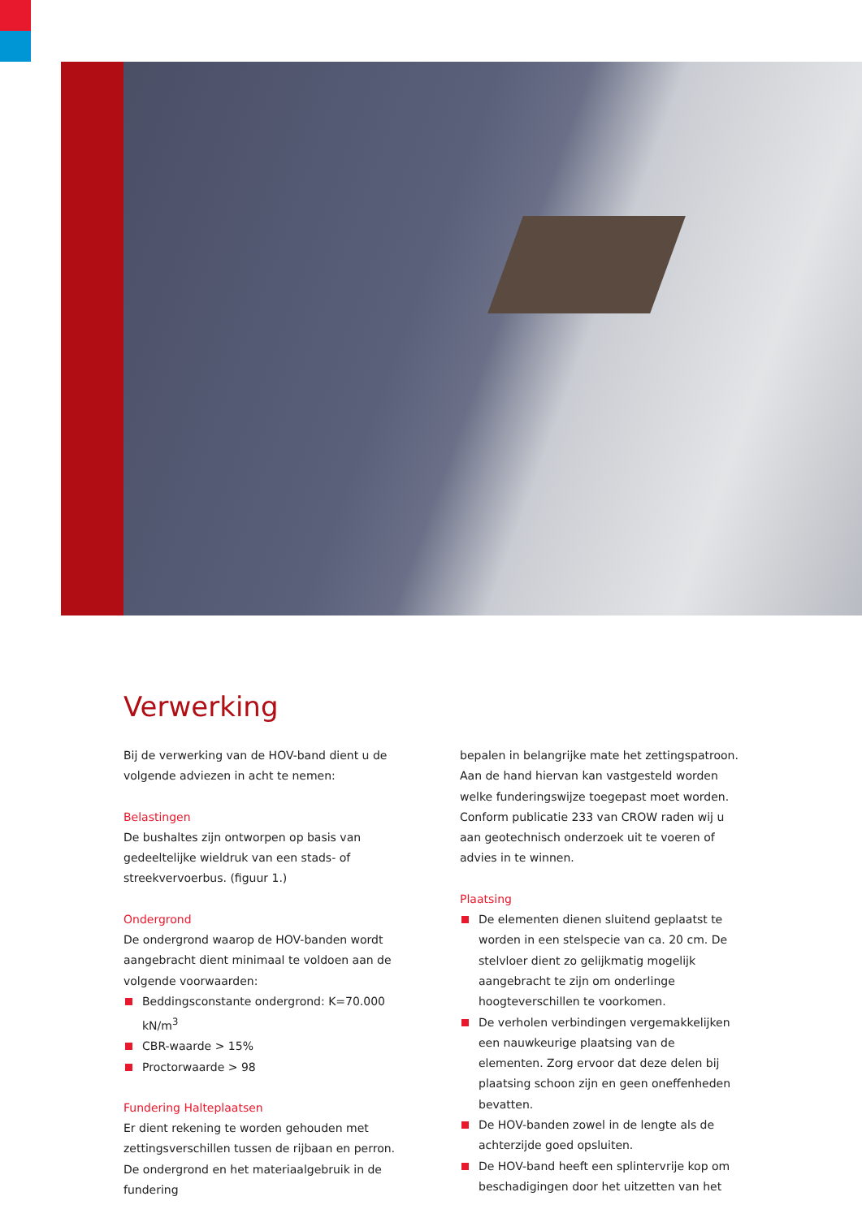Verwerking
Bij de verwerking van de HOV-band dient u de volgende adviezen in acht te nemen:
Belastingen
De bushaltes zijn ontworpen op basis van gedeeltelijke wieldruk van een stads- of streekvervoerbus. (figuur 1.)
Ondergrond
De ondergrond waarop de HOV-banden wordt aangebracht dient minimaal te voldoen aan de volgende voorwaarden:
Beddingsconstante ondergrond: K=70.000 kN/m<sup>3</sup>
CBR-waarde > 15%
Proctorwaarde > 98
Fundering Halteplaatsen
Er dient rekening te worden gehouden met zettingsverschillen tussen de rijbaan en perron. De ondergrond en het materiaalgebruik in de fundering
bepalen in belangrijke mate het zettingspatroon. Aan de hand hiervan kan vastgesteld worden welke funderingswijze toegepast moet worden. Conform publicatie 233 van CROW raden wij u aan geotechnisch onderzoek uit te voeren of advies in te winnen.
Plaatsing
De elementen dienen sluitend geplaatst te worden in een stelspecie van ca. 20 cm. De stelvloer dient zo gelijkmatig mogelijk aangebracht te zijn om onderlinge hoogteverschillen te voorkomen.
De verholen verbindingen vergemakkelijken een nauwkeurige plaatsing van de elementen. Zorg ervoor dat deze delen bij plaatsing schoon zijn en geen oneffenheden bevatten.
De HOV-banden zowel in de lengte als de achterzijde goed opsluiten.
De HOV-band heeft een splintervrije kop om beschadigingen door het uitzetten van het